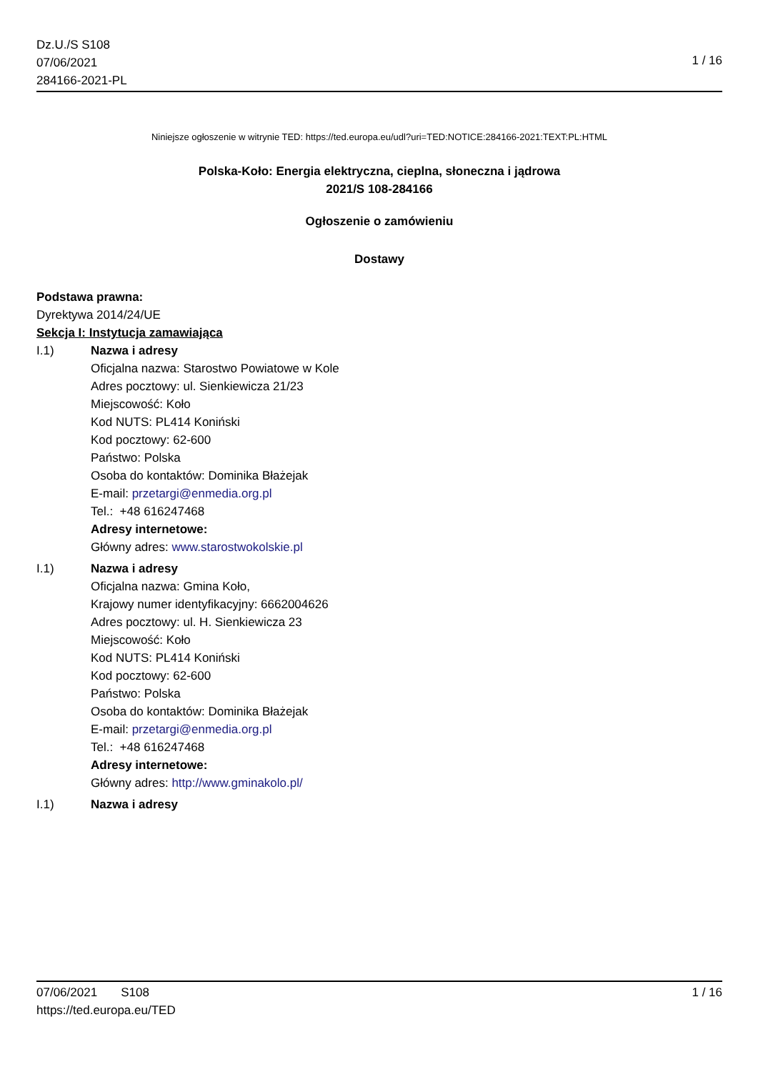Dz.U./S S108
07/06/2021
284166-2021-PL
1 / 16
Niniejsze ogłoszenie w witrynie TED: https://ted.europa.eu/udl?uri=TED:NOTICE:284166-2021:TEXT:PL:HTML
Polska-Koło: Energia elektryczna, cieplna, słoneczna i jądrowa
2021/S 108-284166
Ogłoszenie o zamówieniu
Dostawy
Podstawa prawna:
Dyrektywa 2014/24/UE
Sekcja I: Instytucja zamawiająca
I.1) Nazwa i adresy
Oficjalna nazwa: Starostwo Powiatowe w Kole
Adres pocztowy: ul. Sienkiewicza 21/23
Miejscowość: Koło
Kod NUTS: PL414 Koniński
Kod pocztowy: 62-600
Państwo: Polska
Osoba do kontaktów: Dominika Błażejak
E-mail: przetargi@enmedia.org.pl
Tel.: +48 616247468
Adresy internetowe:
Główny adres: www.starostwokolskie.pl
I.1) Nazwa i adresy
Oficjalna nazwa: Gmina Koło,
Krajowy numer identyfikacyjny: 6662004626
Adres pocztowy: ul. H. Sienkiewicza 23
Miejscowość: Koło
Kod NUTS: PL414 Koniński
Kod pocztowy: 62-600
Państwo: Polska
Osoba do kontaktów: Dominika Błażejak
E-mail: przetargi@enmedia.org.pl
Tel.: +48 616247468
Adresy internetowe:
Główny adres: http://www.gminakolo.pl/
I.1) Nazwa i adresy
07/06/2021 S108 1 / 16
https://ted.europa.eu/TED